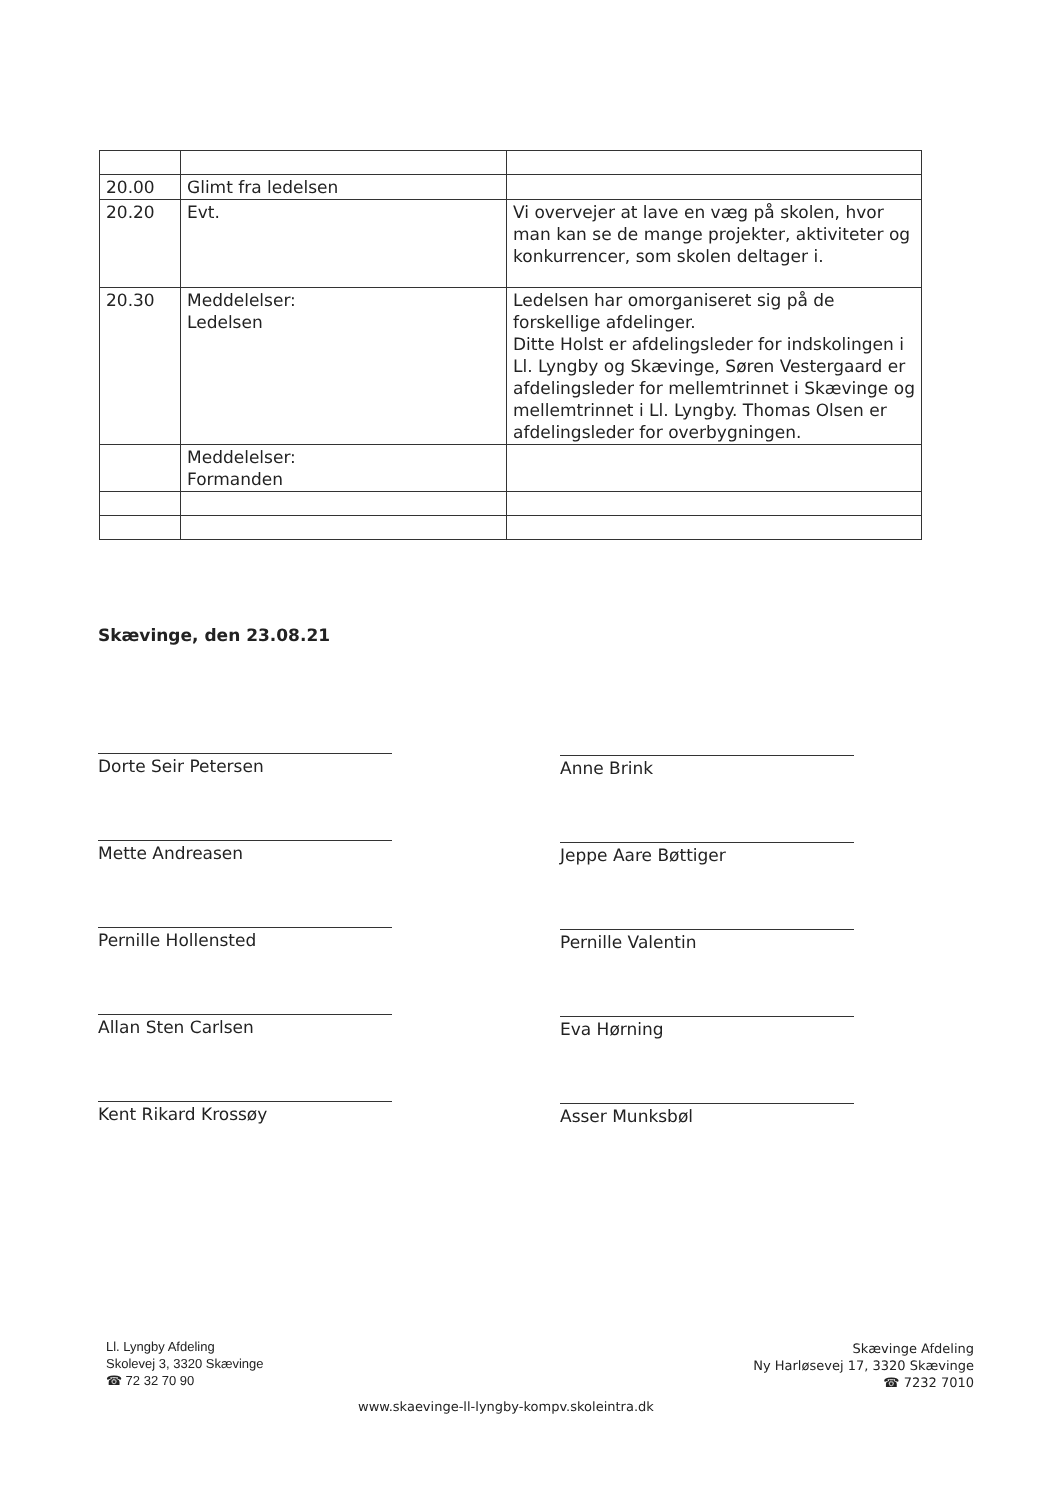| 20.00 | Glimt fra ledelsen | |
| 20.20 | Evt. | Vi overvejer at lave en væg på skolen, hvor man kan se de mange projekter, aktiviteter og konkurrencer, som skolen deltager i. |
| 20.30 | Meddelelser: Ledelsen | Ledelsen har omorganiseret sig på de forskellige afdelinger. Ditte Holst er afdelingsleder for indskolingen i Ll. Lyngby og Skævinge, Søren Vestergaard er afdelingsleder for mellemtrinnet i Skævinge og mellemtrinnet i Ll. Lyngby. Thomas Olsen er afdelingsleder for overbygningen. |
| | Meddelelser: Formanden | |
Skævinge, den 23.08.21
Dorte Seir Petersen Anne Brink
Mette Andreasen Jeppe Aare Bøttiger
Pernille Hollensted Pernille Valentin
Allan Sten Carlsen Eva Hørning
Kent Rikard Krossøy Asser Munksbøl
Ll. Lyngby Afdeling
Skolevej 3, 3320 Skævinge
☎ 72 32 70 90
www.skaevinge-ll-lyngby-kompv.skoleintra.dk
Skævinge Afdeling
Ny Harløsevej 17, 3320 Skævinge
☎ 7232 7010